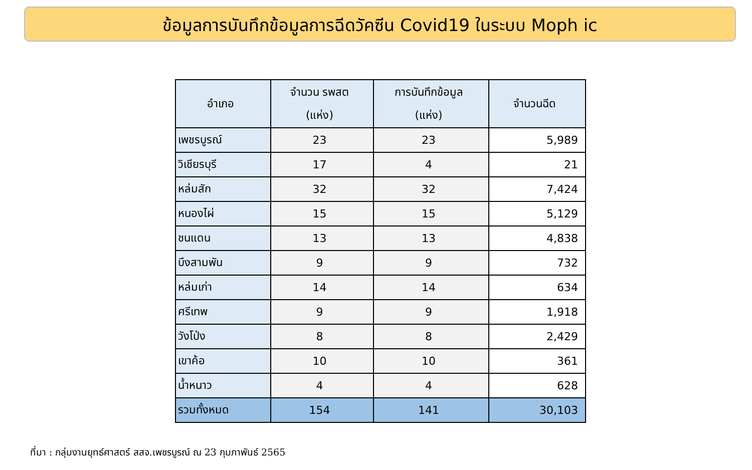ข้อมูลการบันทึกข้อมูลการฉีดวัคซีน Covid19 ในระบบ Moph ic
| อำเภอ | จำนวน รพสต (แห่ง) | การบันทึกข้อมูล (แห่ง) | จำนวนฉีด |
| --- | --- | --- | --- |
| เพชรบูรณ์ | 23 | 23 | 5,989 |
| วิเชียรบุรี | 17 | 4 | 21 |
| หล่มสัก | 32 | 32 | 7,424 |
| หนองไผ่ | 15 | 15 | 5,129 |
| ชนแดน | 13 | 13 | 4,838 |
| บึงสามพัน | 9 | 9 | 732 |
| หล่มเก่า | 14 | 14 | 634 |
| ศรีเทพ | 9 | 9 | 1,918 |
| วังโป่ง | 8 | 8 | 2,429 |
| เขาค้อ | 10 | 10 | 361 |
| น้ำหนาว | 4 | 4 | 628 |
| รวมทั้งหมด | 154 | 141 | 30,103 |
ที่มา : กลุ่มงานยุทธ์ศาสตร์ สสจ.เพชรบูรณ์ ณ 23 กุมภาพันธ์ 2565